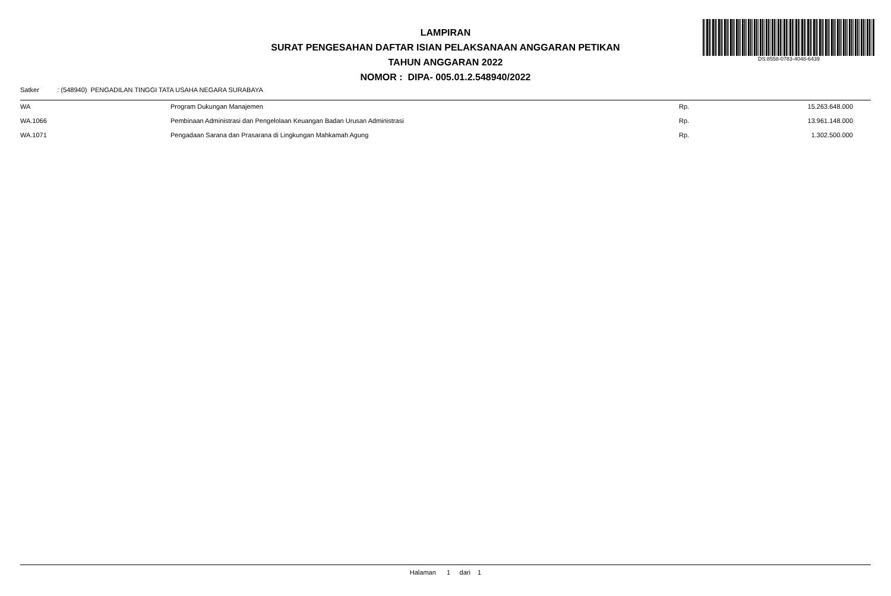LAMPIRAN
SURAT PENGESAHAN DAFTAR ISIAN PELAKSANAAN ANGGARAN PETIKAN
TAHUN ANGGARAN 2022
NOMOR : DIPA- 005.01.2.548940/2022
DS:8558-0783-4048-6439
Satker : (548940) PENGADILAN TINGGI TATA USAHA NEGARA SURABAYA
| WA | Program Dukungan Manajemen | Rp. | 15.263.648.000 |
| WA.1066 | Pembinaan Administrasi dan Pengelolaan Keuangan Badan Urusan Administrasi | Rp. | 13.961.148.000 |
| WA.1071 | Pengadaan Sarana dan Prasarana di Lingkungan Mahkamah Agung | Rp. | 1.302.500.000 |
Halaman 1 dari 1